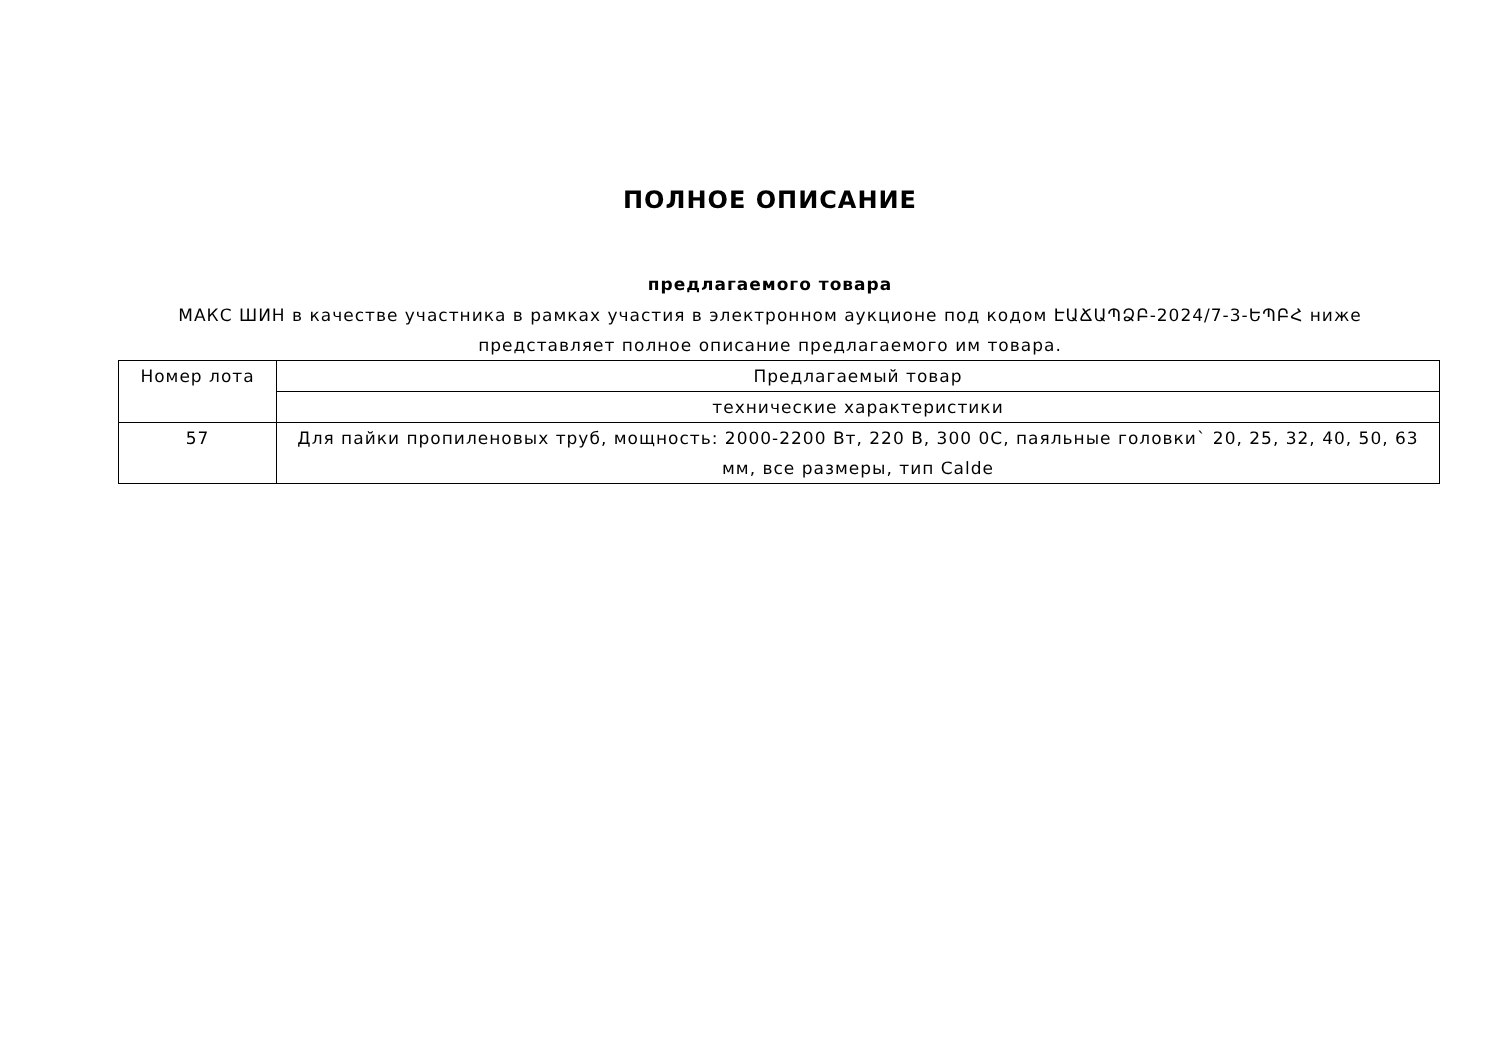ПОЛНОЕ ОПИСАНИЕ
предлагаемого товара
МАКС ШИН в качестве участника в рамках участия в электронном аукционе под кодом ԷԱՃԱՊՁԲ-2024/7-3-ԵՊԲՀ ниже представляет полное описание предлагаемого им товара.
| Номер лота | Предлагаемый товар |
| --- | --- |
| | технические характеристики |
| 57 | Для пайки пропиленовых труб, мощность: 2000-2200 Вт, 220 В, 300 0С, паяльные головки` 20, 25, 32, 40, 50, 63 мм, все размеры, тип Calde |